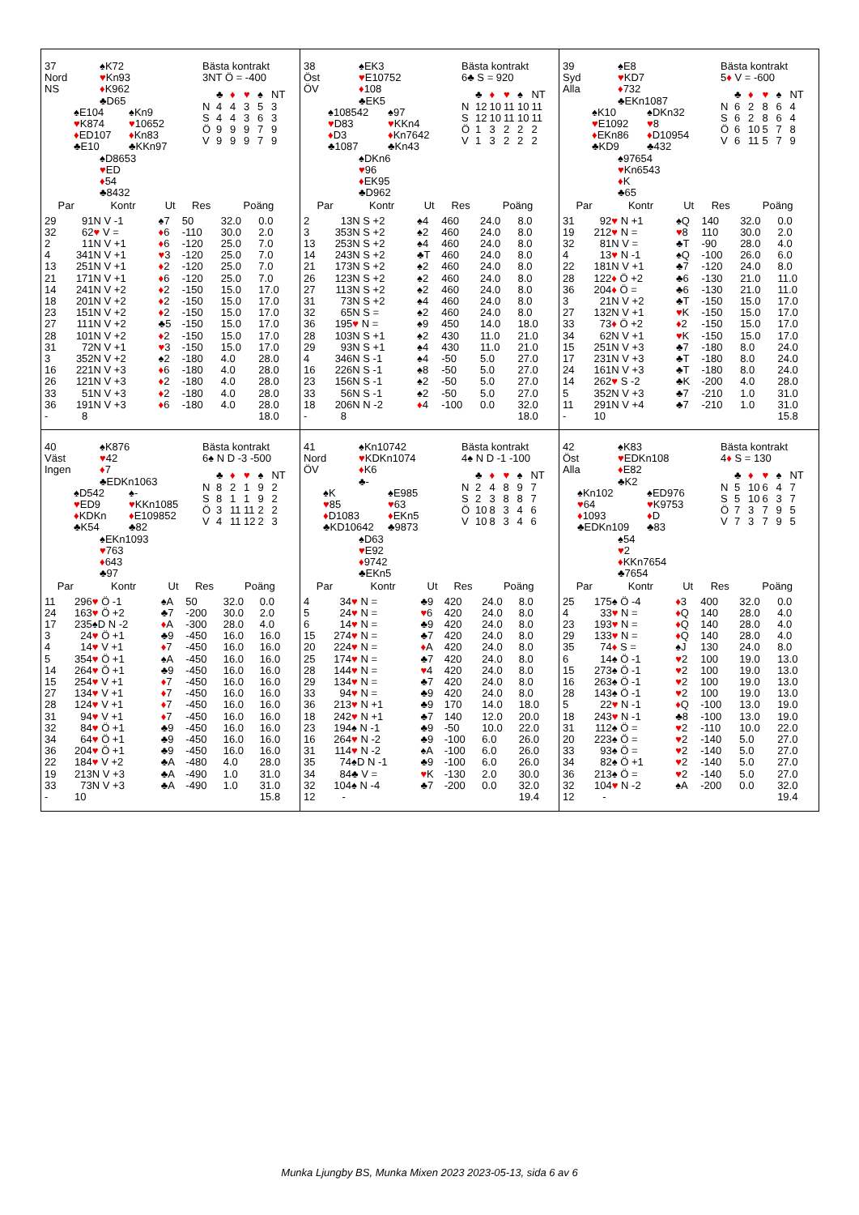37
Nord
NS
♠K72
♥Kn93
♦K962
♣D65
♠E104
♥K874
♦ED107
♣E10
♠Kn9
♥10652
♦Kn83
♣KKn97
♠D8653
♥ED
♦54
♣8432
Bästa kontrakt
3NT Ö = -400
| | ♣ | ♦ | ♥ | ♠ | NT |
| N | 4 | 4 | 3 | 5 | 3 |
| S | 4 | 4 | 3 | 6 | 3 |
| Ö | 9 | 9 | 9 | 7 | 9 |
| V | 9 | 9 | 9 | 7 | 9 |
| Par | | Kontr | Ut | Res | Poäng | |
| --- | --- | --- | --- | --- | --- | --- |
| 29 | 9 | 1N V -1 | ♠7 | 50 | 32.0 | 0.0 |
| 32 | 6 | 2 ♥ V = | ♦ 6 | -110 | 30.0 | 2.0 |
| 2 | 1 | 1N V +1 | ♦ 6 | -120 | 25.0 | 7.0 |
| 4 | 34 | 1N V +1 | ♥ 3 | -120 | 25.0 | 7.0 |
| 13 | 25 | 1N V +1 | ♦ 2 | -120 | 25.0 | 7.0 |
| 21 | 17 | 1N V +1 | ♦ 6 | -120 | 25.0 | 7.0 |
| 14 | 24 | 1N V +2 | ♦ 2 | -150 | 15.0 | 17.0 |
| 18 | 20 | 1N V +2 | ♦ 2 | -150 | 15.0 | 17.0 |
| 23 | 15 | 1N V +2 | ♦ 2 | -150 | 15.0 | 17.0 |
| 27 | 11 | 1N V +2 | ♣5 | -150 | 15.0 | 17.0 |
| 28 | 10 | 1N V +2 | ♦ 2 | -150 | 15.0 | 17.0 |
| 31 | 7 | 2N V +1 | ♥ 3 | -150 | 15.0 | 17.0 |
| 3 | 35 | 2N V +2 | ♠2 | -180 | 4.0 | 28.0 |
| 16 | 22 | 1N V +3 | ♦ 6 | -180 | 4.0 | 28.0 |
| 26 | 12 | 1N V +3 | ♦ 2 | -180 | 4.0 | 28.0 |
| 33 | 5 | 1N V +3 | ♦ 2 | -180 | 4.0 | 28.0 |
| 36 | 19 | 1N V +3 | ♦ 6 | -180 | 4.0 | 28.0 |
| - | 8 | | | | | 18.0 |
38
Öst
ÖV
♠EK3
♥E10752
♦108
♣EK5
♠108542
♥D83
♦D3
♣1087
♠97
♥KKn4
♦Kn7642
♣Kn43
♠DKn6
♥96
♦EK95
♣D962
Bästa kontrakt
6♣ S = 920
| | ♣ | ♦ | ♥ | ♠ | NT |
| N | 12 | 10 | 11 | 10 | 11 |
| S | 12 | 10 | 11 | 10 | 11 |
| Ö | 1 | 3 | 2 | 2 | 2 |
| V | 1 | 3 | 2 | 2 | 2 |
| Par | | Kontr | Ut | Res | Poäng | |
| --- | --- | --- | --- | --- | --- | --- |
| 2 | 1 | 3N S +2 | ♠4 | 460 | 24.0 | 8.0 |
| 3 | 35 | 3N S +2 | ♠2 | 460 | 24.0 | 8.0 |
| 13 | 25 | 3N S +2 | ♠4 | 460 | 24.0 | 8.0 |
| 14 | 24 | 3N S +2 | ♣T | 460 | 24.0 | 8.0 |
| 21 | 17 | 3N S +2 | ♠2 | 460 | 24.0 | 8.0 |
| 26 | 12 | 3N S +2 | ♠2 | 460 | 24.0 | 8.0 |
| 27 | 11 | 3N S +2 | ♠2 | 460 | 24.0 | 8.0 |
| 31 | 7 | 3N S +2 | ♠4 | 460 | 24.0 | 8.0 |
| 32 | 6 | 5N S = | ♠2 | 460 | 24.0 | 8.0 |
| 36 | 19 | 5 ♥ N = | ♠9 | 450 | 14.0 | 18.0 |
| 28 | 10 | 3N S +1 | ♠2 | 430 | 11.0 | 21.0 |
| 29 | 9 | 3N S +1 | ♠4 | 430 | 11.0 | 21.0 |
| 4 | 34 | 6N S -1 | ♠4 | -50 | 5.0 | 27.0 |
| 16 | 22 | 6N S -1 | ♠8 | -50 | 5.0 | 27.0 |
| 23 | 15 | 6N S -1 | ♠2 | -50 | 5.0 | 27.0 |
| 33 | 5 | 6N S -1 | ♠2 | -50 | 5.0 | 27.0 |
| 18 | 20 | 6N N -2 | ♦ 4 | -100 | 0.0 | 32.0 |
| - | 8 | | | | | 18.0 |
39
Syd
Alla
♠E8
♥KD7
♦732
♣EKn1087
♠K10
♥E1092
♦EKn86
♣KD9
♠DKn32
♥8
♦D10954
♣432
♠97654
♥Kn6543
♦K
♣65
Bästa kontrakt
5♦ V = -600
| | ♣ | ♦ | ♥ | ♠ | NT |
| N | 6 | 2 | 8 | 6 | 4 |
| S | 6 | 2 | 8 | 6 | 4 |
| Ö | 6 | 10 | 5 | 7 | 8 |
| V | 6 | 11 | 5 | 7 | 9 |
| Par | | Kontr | Ut | Res | Poäng | |
| --- | --- | --- | --- | --- | --- | --- |
| 31 | 9 | 2 ♥ N +1 | ♠Q | 140 | 32.0 | 0.0 |
| 19 | 21 | 2 ♥ N = | ♥ 8 | 110 | 30.0 | 2.0 |
| 32 | 8 | 1N V = | ♣T | -90 | 28.0 | 4.0 |
| 4 | 1 | 3 ♥ N -1 | ♠Q | -100 | 26.0 | 6.0 |
| 22 | 18 | 1N V +1 | ♣7 | -120 | 24.0 | 8.0 |
| 28 | 12 | 2 ♦ Ö +2 | ♣6 | -130 | 21.0 | 11.0 |
| 36 | 20 | 4 ♦ Ö = | ♣6 | -130 | 21.0 | 11.0 |
| 3 | 2 | 1N V +2 | ♣T | -150 | 15.0 | 17.0 |
| 27 | 13 | 2N V +1 | ♥ K | -150 | 15.0 | 17.0 |
| 33 | 7 | 3 ♦ Ö +2 | ♦ 2 | -150 | 15.0 | 17.0 |
| 34 | 6 | 2N V +1 | ♥ K | -150 | 15.0 | 17.0 |
| 15 | 25 | 1N V +3 | ♣7 | -180 | 8.0 | 24.0 |
| 17 | 23 | 1N V +3 | ♣T | -180 | 8.0 | 24.0 |
| 24 | 16 | 1N V +3 | ♣T | -180 | 8.0 | 24.0 |
| 14 | 26 | 2 ♥ S -2 | ♣K | -200 | 4.0 | 28.0 |
| 5 | 35 | 2N V +3 | ♣7 | -210 | 1.0 | 31.0 |
| 11 | 29 | 1N V +4 | ♣7 | -210 | 1.0 | 31.0 |
| - | 10 | | | | | 15.8 |
40
Väst
Ingen
♠K876
♥42
♦7
♣EDKn1063
♠D542
♥ED9
♦KDKn
♣K54
♠-
♥KKn1085
♦E109852
♣82
♠EKn1093
♥763
♦643
♣97
Bästa kontrakt
6♠ N D -3 -500
| | ♣ | ♦ | ♥ | ♠ | NT |
| N | 8 | 2 | 1 | 9 | 2 |
| S | 8 | 1 | 1 | 9 | 2 |
| Ö | 3 | 11 | 11 | 2 | 2 |
| V | 4 | 11 | 12 | 2 | 3 |
| Par | | Kontr | Ut | Res | Poäng | |
| --- | --- | --- | --- | --- | --- | --- |
| 11 | 29 | 6 ♥ Ö -1 | ♠A | 50 | 32.0 | 0.0 |
| 24 | 16 | 3 ♥ Ö +2 | ♣7 | -200 | 30.0 | 2.0 |
| 17 | 23 | 5♠D N -2 | ♦ A | -300 | 28.0 | 4.0 |
| 3 | 2 | 4 ♥ Ö +1 | ♣9 | -450 | 16.0 | 16.0 |
| 4 | 1 | 4 ♥ V +1 | ♦ 7 | -450 | 16.0 | 16.0 |
| 5 | 35 | 4 ♥ Ö +1 | ♠A | -450 | 16.0 | 16.0 |
| 14 | 26 | 4 ♥ Ö +1 | ♣9 | -450 | 16.0 | 16.0 |
| 15 | 25 | 4 ♥ V +1 | ♦ 7 | -450 | 16.0 | 16.0 |
| 27 | 13 | 4 ♥ V +1 | ♦ 7 | -450 | 16.0 | 16.0 |
| 28 | 12 | 4 ♥ V +1 | ♦ 7 | -450 | 16.0 | 16.0 |
| 31 | 9 | 4 ♥ V +1 | ♦ 7 | -450 | 16.0 | 16.0 |
| 32 | 8 | 4 ♥ Ö +1 | ♣9 | -450 | 16.0 | 16.0 |
| 34 | 6 | 4 ♥ Ö +1 | ♣9 | -450 | 16.0 | 16.0 |
| 36 | 20 | 4 ♥ Ö +1 | ♣9 | -450 | 16.0 | 16.0 |
| 22 | 18 | 4 ♥ V +2 | ♣A | -480 | 4.0 | 28.0 |
| 19 | 21 | 3N V +3 | ♣A | -490 | 1.0 | 31.0 |
| 33 | 7 | 3N V +3 | ♣A | -490 | 1.0 | 31.0 |
| - | 10 | | | | | 15.8 |
41
Nord
ÖV
♠Kn10742
♥KDKn1074
♦K6
♣-
♠K
♥85
♦D1083
♣KD10642
♠E985
♥63
♦EKn5
♣9873
♠D63
♥E92
♦9742
♣EKn5
Bästa kontrakt
4♠ N D -1 -100
| | ♣ | ♦ | ♥ | ♠ | NT |
| N | 2 | 4 | 8 | 9 | 7 |
| S | 2 | 3 | 8 | 8 | 7 |
| Ö | 10 | 8 | 3 | 4 | 6 |
| V | 10 | 8 | 3 | 4 | 6 |
| Par | | Kontr | Ut | Res | Poäng | |
| --- | --- | --- | --- | --- | --- | --- |
| 4 | 3 | 4 ♥ N = | ♣9 | 420 | 24.0 | 8.0 |
| 5 | 2 | 4 ♥ N = | ♥ 6 | 420 | 24.0 | 8.0 |
| 6 | 1 | 4 ♥ N = | ♣9 | 420 | 24.0 | 8.0 |
| 15 | 27 | 4 ♥ N = | ♣7 | 420 | 24.0 | 8.0 |
| 20 | 22 | 4 ♥ N = | ♦ A | 420 | 24.0 | 8.0 |
| 25 | 17 | 4 ♥ N = | ♣7 | 420 | 24.0 | 8.0 |
| 28 | 14 | 4 ♥ N = | ♥ 4 | 420 | 24.0 | 8.0 |
| 29 | 13 | 4 ♥ N = | ♣7 | 420 | 24.0 | 8.0 |
| 33 | 9 | 4 ♥ N = | ♣9 | 420 | 24.0 | 8.0 |
| 36 | 21 | 3 ♥ N +1 | ♣9 | 170 | 14.0 | 18.0 |
| 18 | 24 | 2 ♥ N +1 | ♣7 | 140 | 12.0 | 20.0 |
| 23 | 19 | 4♠ N -1 | ♣9 | -50 | 10.0 | 22.0 |
| 16 | 26 | 4 ♥ N -2 | ♣9 | -100 | 6.0 | 26.0 |
| 31 | 11 | 4 ♥ N -2 | ♠A | -100 | 6.0 | 26.0 |
| 35 | 7 | 4♠D N -1 | ♣9 | -100 | 6.0 | 26.0 |
| 34 | 8 | 4♣ V = | ♥ K | -130 | 2.0 | 30.0 |
| 32 | 10 | 4♠ N -4 | ♣7 | -200 | 0.0 | 32.0 |
| 12 | - | | | | | 19.4 |
42
Öst
Alla
♠K83
♥EDKn108
♦E82
♣K2
♠Kn102
♥64
♦1093
♣EDKn109
♠ED976
♥K9753
♦D
♣83
♠54
♥2
♦KKn7654
♣7654
Bästa kontrakt
4♦ S = 130
| | ♣ | ♦ | ♥ | ♠ | NT |
| N | 5 | 10 | 6 | 4 | 7 |
| S | 5 | 10 | 6 | 3 | 7 |
| Ö | 7 | 3 | 7 | 9 | 5 |
| V | 7 | 3 | 7 | 9 | 5 |
| Par | | Kontr | Ut | Res | Poäng | |
| --- | --- | --- | --- | --- | --- | --- |
| 25 | 17 | 5♠ Ö -4 | ♦ 3 | 400 | 32.0 | 0.0 |
| 4 | 3 | 3 ♥ N = | ♦ Q | 140 | 28.0 | 4.0 |
| 23 | 19 | 3 ♥ N = | ♦ Q | 140 | 28.0 | 4.0 |
| 29 | 13 | 3 ♥ N = | ♦ Q | 140 | 28.0 | 4.0 |
| 35 | 7 | 4 ♦ S = | ♠J | 130 | 24.0 | 8.0 |
| 6 | 1 | 4♠ Ö -1 | ♥ 2 | 100 | 19.0 | 13.0 |
| 15 | 27 | 3♠ Ö -1 | ♥ 2 | 100 | 19.0 | 13.0 |
| 16 | 26 | 3♠ Ö -1 | ♥ 2 | 100 | 19.0 | 13.0 |
| 28 | 14 | 3♠ Ö -1 | ♥ 2 | 100 | 19.0 | 13.0 |
| 5 | 2 | 2 ♥ N -1 | ♦ Q | -100 | 13.0 | 19.0 |
| 18 | 24 | 3 ♥ N -1 | ♣8 | -100 | 13.0 | 19.0 |
| 31 | 11 | 2♠ Ö = | ♥ 2 | -110 | 10.0 | 22.0 |
| 20 | 22 | 3♠ Ö = | ♥ 2 | -140 | 5.0 | 27.0 |
| 33 | 9 | 3♠ Ö = | ♥ 2 | -140 | 5.0 | 27.0 |
| 34 | 8 | 2♠ Ö +1 | ♥ 2 | -140 | 5.0 | 27.0 |
| 36 | 21 | 3♠ Ö = | ♥ 2 | -140 | 5.0 | 27.0 |
| 32 | 10 | 4 ♥ N -2 | ♠A | -200 | 0.0 | 32.0 |
| 12 | - | | | | | 19.4 |
Munka Ljungby BS, Munka Mixen 2023 2023-05-13, sida 6 av 6